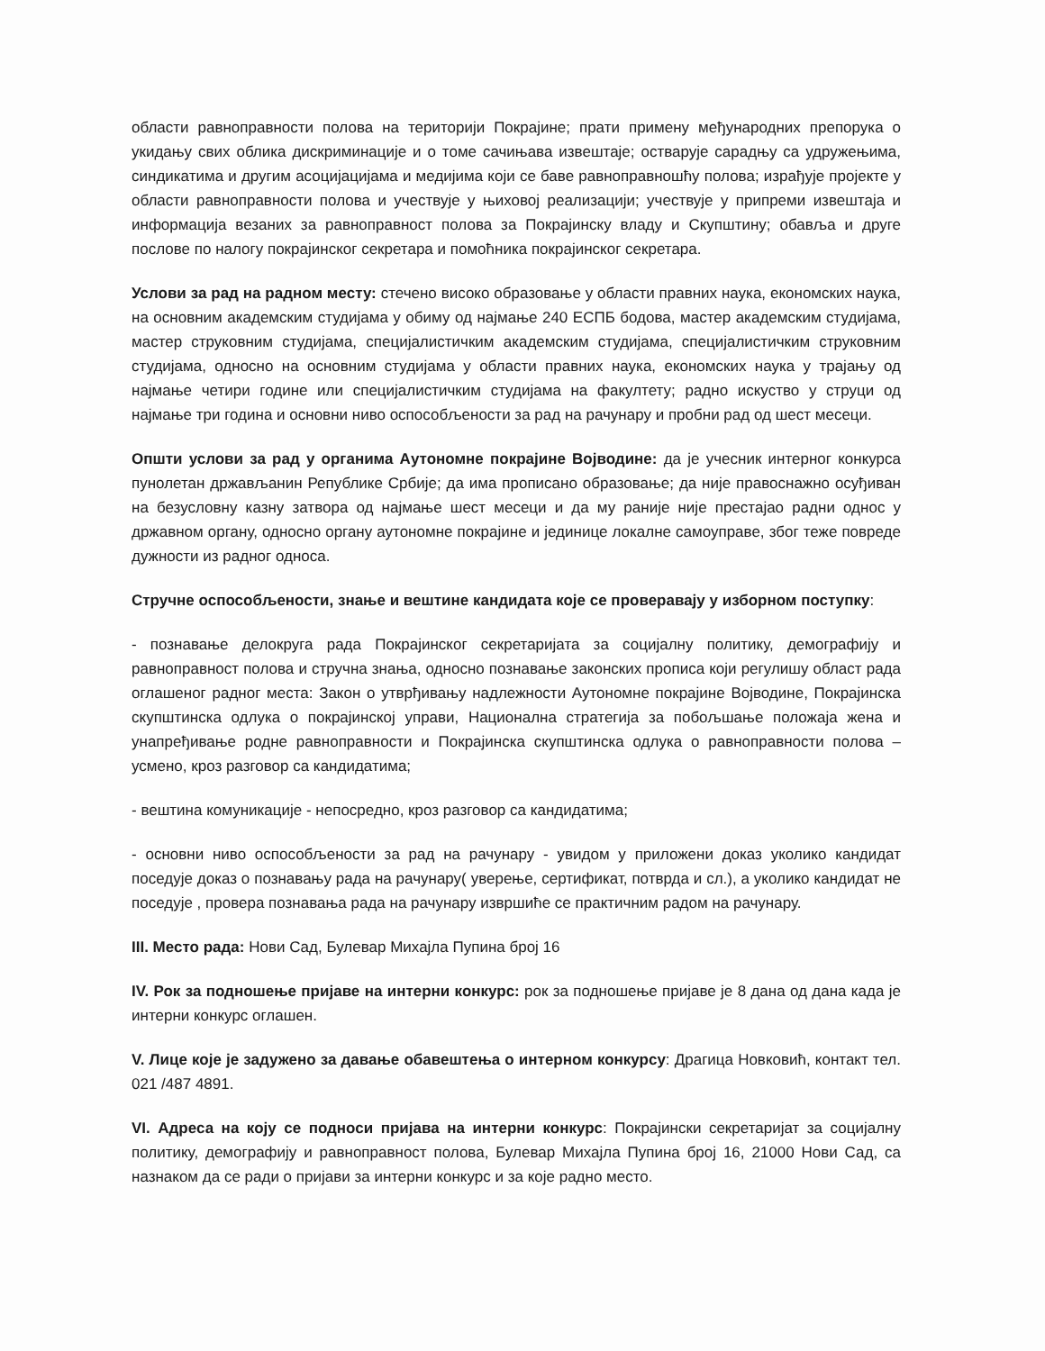области равноправности полова на територији Покрајине; прати примену међународних препорука о укидању свих облика дискриминације и о томе сачињава извештаје; остварује сарадњу са удружењима, синдикатима и другим асоцијацијама и медијима који се баве равноправношћу полова; израђује пројекте у области равноправности полова и учествује у њиховој реализацији; учествује у припреми извештаја и информација везаних за равноправност полова за Покрајинску владу и Скупштину; обавља и друге послове по налогу покрајинског секретара и помоћника покрајинског секретара.
Услови за рад на радном месту: стечено високо образовање у области правних наука, економских наука, на основним академским студијама у обиму од најмање 240 ЕСПБ бодова, мастер академским студијама, мастер струковним студијама, специјалистичким академским студијама, специјалистичким струковним студијама, односно на основним студијама у области правних наука, економских наука у трајању од најмање четири године или специјалистичким студијама на факултету; радно искуство у струци од најмање три година и основни ниво оспособљености за рад на рачунару и пробни рад од шест месеци.
Општи услови за рад у органима Аутономне покрајине Војводине: да је учесник интерног конкурса пунолетан држављанин Републике Србије; да има прописано образовање; да није правоснажно осуђиван на безусловну казну затвора од најмање шест месеци и да му раније није престајао радни однос у државном органу, односно органу аутономне покрајине и јединице локалне самоуправе, због теже повреде дужности из радног односа.
Стручне оспособљености, знање и вештине кандидата које се проверавају у изборном поступку:
- познавање делокруга рада Покрајинског секретаријата за социјалну политику, демографију и равноправност полова и стручна знања, односно познавање законских прописа који регулишу област рада оглашеног радног места: Закон о утврђивању надлежности Аутономне покрајине Војводине, Покрајинска скупштинска одлука о покрајинској управи, Национална стратегија за побољшање положаја жена и унапређивање родне равноправности и Покрајинска скупштинска одлука о равноправности полова – усмено, кроз разговор са кандидатима;
- вештина комуникације - непосредно, кроз разговор са кандидатима;
- основни ниво оспособљености за рад на рачунару - увидом у приложени доказ уколико кандидат поседује доказ о познавању рада на рачунару( уверење, сертификат, потврда и сл.), а уколико кандидат не поседује , провера познавања рада на рачунару извршиће се практичним радом на рачунару.
III. Место рада: Нови Сад, Булевар Михајла Пупина број 16
IV. Рок за подношење пријаве на интерни конкурс: рок за подношење пријаве је 8 дана од дана када је интерни конкурс оглашен.
V. Лице које је задужено за давање обавештења о интерном конкурсу: Драгица Новковић, контакт тел. 021 /487 4891.
VI. Адреса на коју се подноси пријава на интерни конкурс: Покрајински секретаријат за социјалну политику, демографију и равноправност полова, Булевар Михајла Пупина број 16, 21000 Нови Сад, са назнаком да се ради о пријави за интерни конкурс и за које радно место.